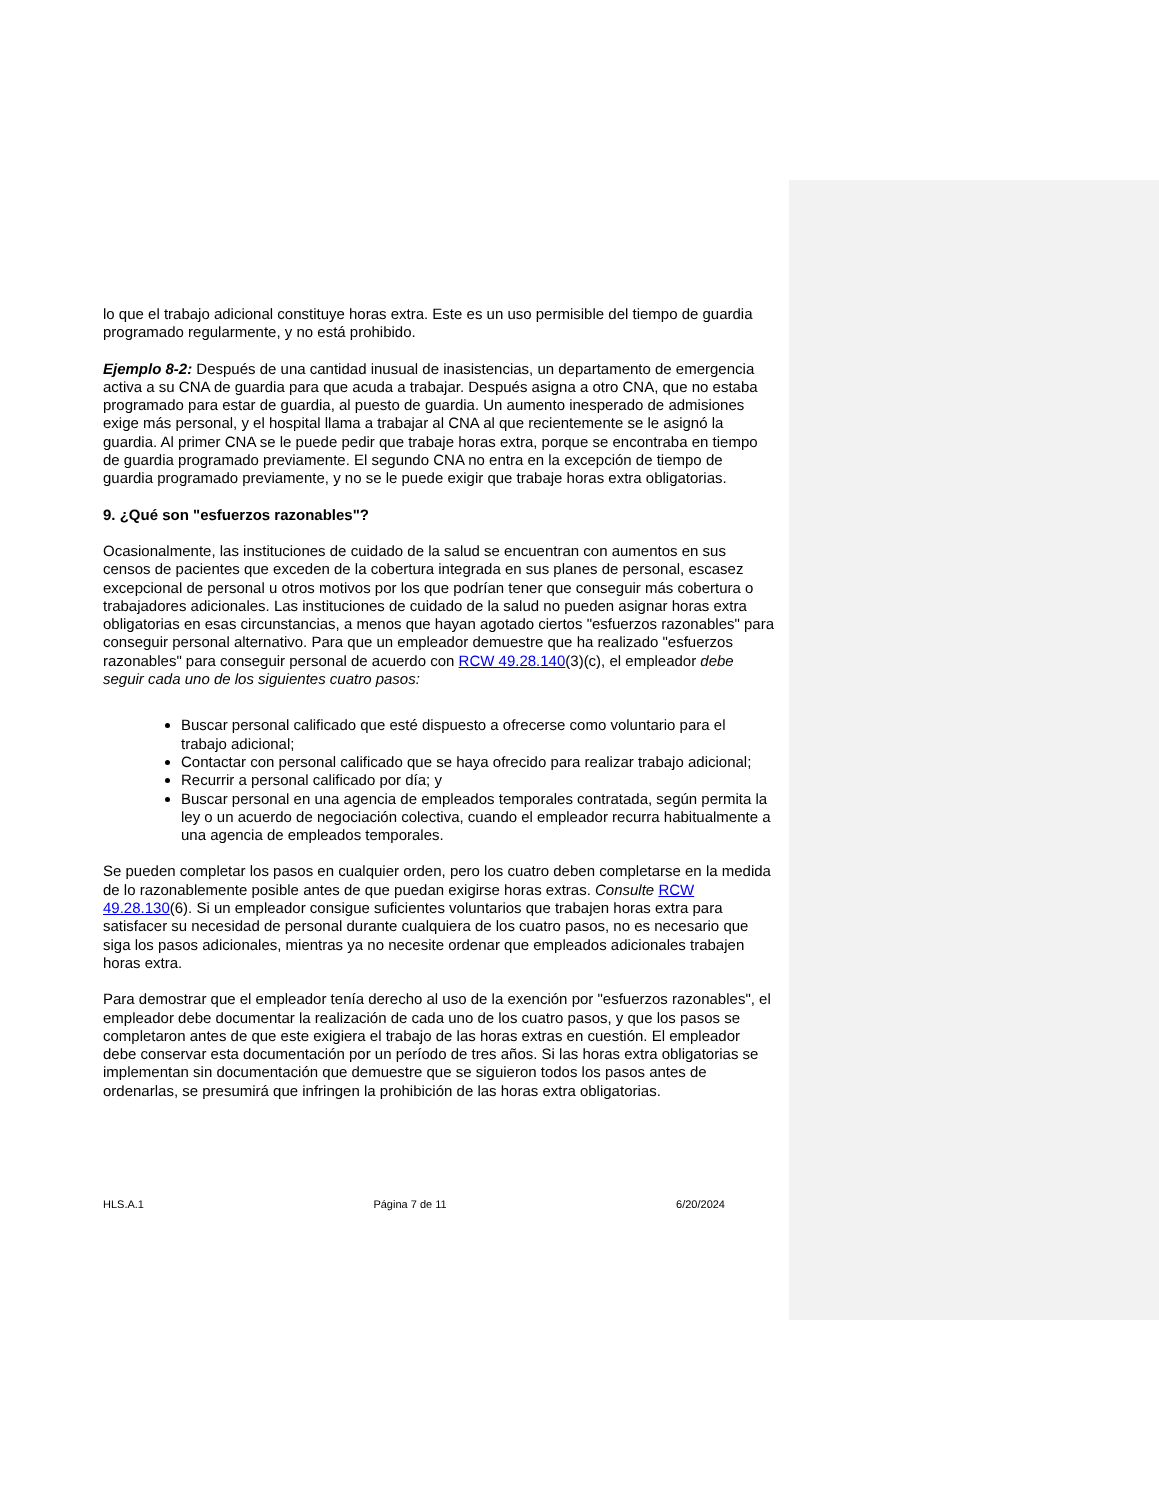lo que el trabajo adicional constituye horas extra. Este es un uso permisible del tiempo de guardia programado regularmente, y no está prohibido.
Ejemplo 8-2: Después de una cantidad inusual de inasistencias, un departamento de emergencia activa a su CNA de guardia para que acuda a trabajar. Después asigna a otro CNA, que no estaba programado para estar de guardia, al puesto de guardia. Un aumento inesperado de admisiones exige más personal, y el hospital llama a trabajar al CNA al que recientemente se le asignó la guardia. Al primer CNA se le puede pedir que trabaje horas extra, porque se encontraba en tiempo de guardia programado previamente. El segundo CNA no entra en la excepción de tiempo de guardia programado previamente, y no se le puede exigir que trabaje horas extra obligatorias.
9. ¿Qué son "esfuerzos razonables"?
Ocasionalmente, las instituciones de cuidado de la salud se encuentran con aumentos en sus censos de pacientes que exceden de la cobertura integrada en sus planes de personal, escasez excepcional de personal u otros motivos por los que podrían tener que conseguir más cobertura o trabajadores adicionales. Las instituciones de cuidado de la salud no pueden asignar horas extra obligatorias en esas circunstancias, a menos que hayan agotado ciertos "esfuerzos razonables" para conseguir personal alternativo. Para que un empleador demuestre que ha realizado "esfuerzos razonables" para conseguir personal de acuerdo con RCW 49.28.140(3)(c), el empleador debe seguir cada uno de los siguientes cuatro pasos:
Buscar personal calificado que esté dispuesto a ofrecerse como voluntario para el trabajo adicional;
Contactar con personal calificado que se haya ofrecido para realizar trabajo adicional;
Recurrir a personal calificado por día; y
Buscar personal en una agencia de empleados temporales contratada, según permita la ley o un acuerdo de negociación colectiva, cuando el empleador recurra habitualmente a una agencia de empleados temporales.
Se pueden completar los pasos en cualquier orden, pero los cuatro deben completarse en la medida de lo razonablemente posible antes de que puedan exigirse horas extras. Consulte RCW 49.28.130(6). Si un empleador consigue suficientes voluntarios que trabajen horas extra para satisfacer su necesidad de personal durante cualquiera de los cuatro pasos, no es necesario que siga los pasos adicionales, mientras ya no necesite ordenar que empleados adicionales trabajen horas extra.
Para demostrar que el empleador tenía derecho al uso de la exención por "esfuerzos razonables", el empleador debe documentar la realización de cada uno de los cuatro pasos, y que los pasos se completaron antes de que este exigiera el trabajo de las horas extras en cuestión. El empleador debe conservar esta documentación por un período de tres años. Si las horas extra obligatorias se implementan sin documentación que demuestre que se siguieron todos los pasos antes de ordenarlas, se presumirá que infringen la prohibición de las horas extra obligatorias.
HLS.A.1 Página 7 de 11 6/20/2024